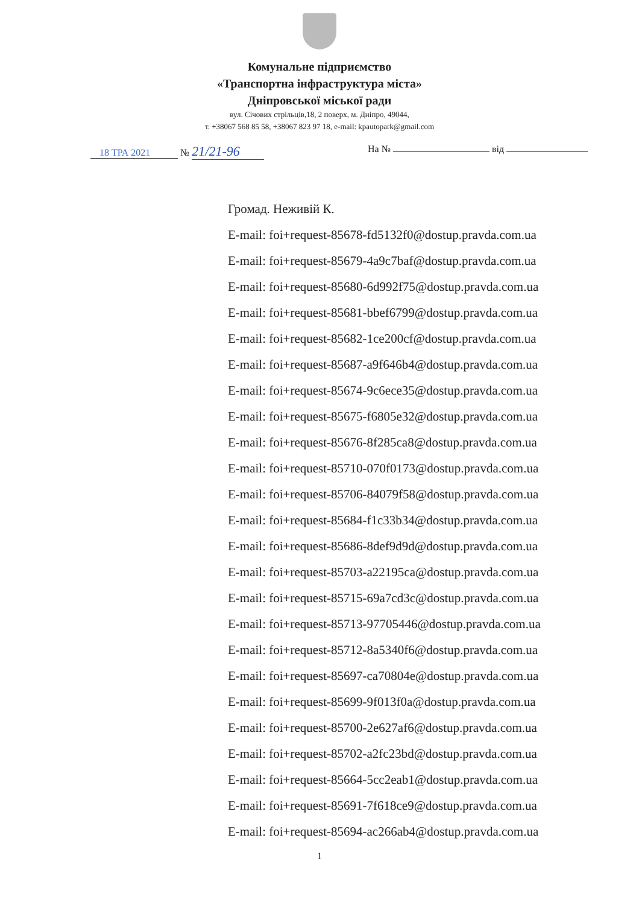Комунальне підприємство
«Транспортна інфраструктура міста»
Дніпровської міської ради
вул. Січових стрільців,18, 2 поверх, м. Дніпро, 49044,
т. +38067 568 85 58, +38067 823 97 18, e-mail: kpautopark@gmail.com
18 ТРА 2021 № 21/21-96
На № від
Громад. Неживій К.
E-mail: foi+request-85678-fd5132f0@dostup.pravda.com.ua
E-mail: foi+request-85679-4a9c7baf@dostup.pravda.com.ua
E-mail: foi+request-85680-6d992f75@dostup.pravda.com.ua
E-mail: foi+request-85681-bbef6799@dostup.pravda.com.ua
E-mail: foi+request-85682-1ce200cf@dostup.pravda.com.ua
E-mail: foi+request-85687-a9f646b4@dostup.pravda.com.ua
E-mail: foi+request-85674-9c6ece35@dostup.pravda.com.ua
E-mail: foi+request-85675-f6805e32@dostup.pravda.com.ua
E-mail: foi+request-85676-8f285ca8@dostup.pravda.com.ua
E-mail: foi+request-85710-070f0173@dostup.pravda.com.ua
E-mail: foi+request-85706-84079f58@dostup.pravda.com.ua
E-mail: foi+request-85684-f1c33b34@dostup.pravda.com.ua
E-mail: foi+request-85686-8def9d9d@dostup.pravda.com.ua
E-mail: foi+request-85703-a22195ca@dostup.pravda.com.ua
E-mail: foi+request-85715-69a7cd3c@dostup.pravda.com.ua
E-mail: foi+request-85713-97705446@dostup.pravda.com.ua
E-mail: foi+request-85712-8a5340f6@dostup.pravda.com.ua
E-mail: foi+request-85697-ca70804e@dostup.pravda.com.ua
E-mail: foi+request-85699-9f013f0a@dostup.pravda.com.ua
E-mail: foi+request-85700-2e627af6@dostup.pravda.com.ua
E-mail: foi+request-85702-a2fc23bd@dostup.pravda.com.ua
E-mail: foi+request-85664-5cc2eab1@dostup.pravda.com.ua
E-mail: foi+request-85691-7f618ce9@dostup.pravda.com.ua
E-mail: foi+request-85694-ac266ab4@dostup.pravda.com.ua
1